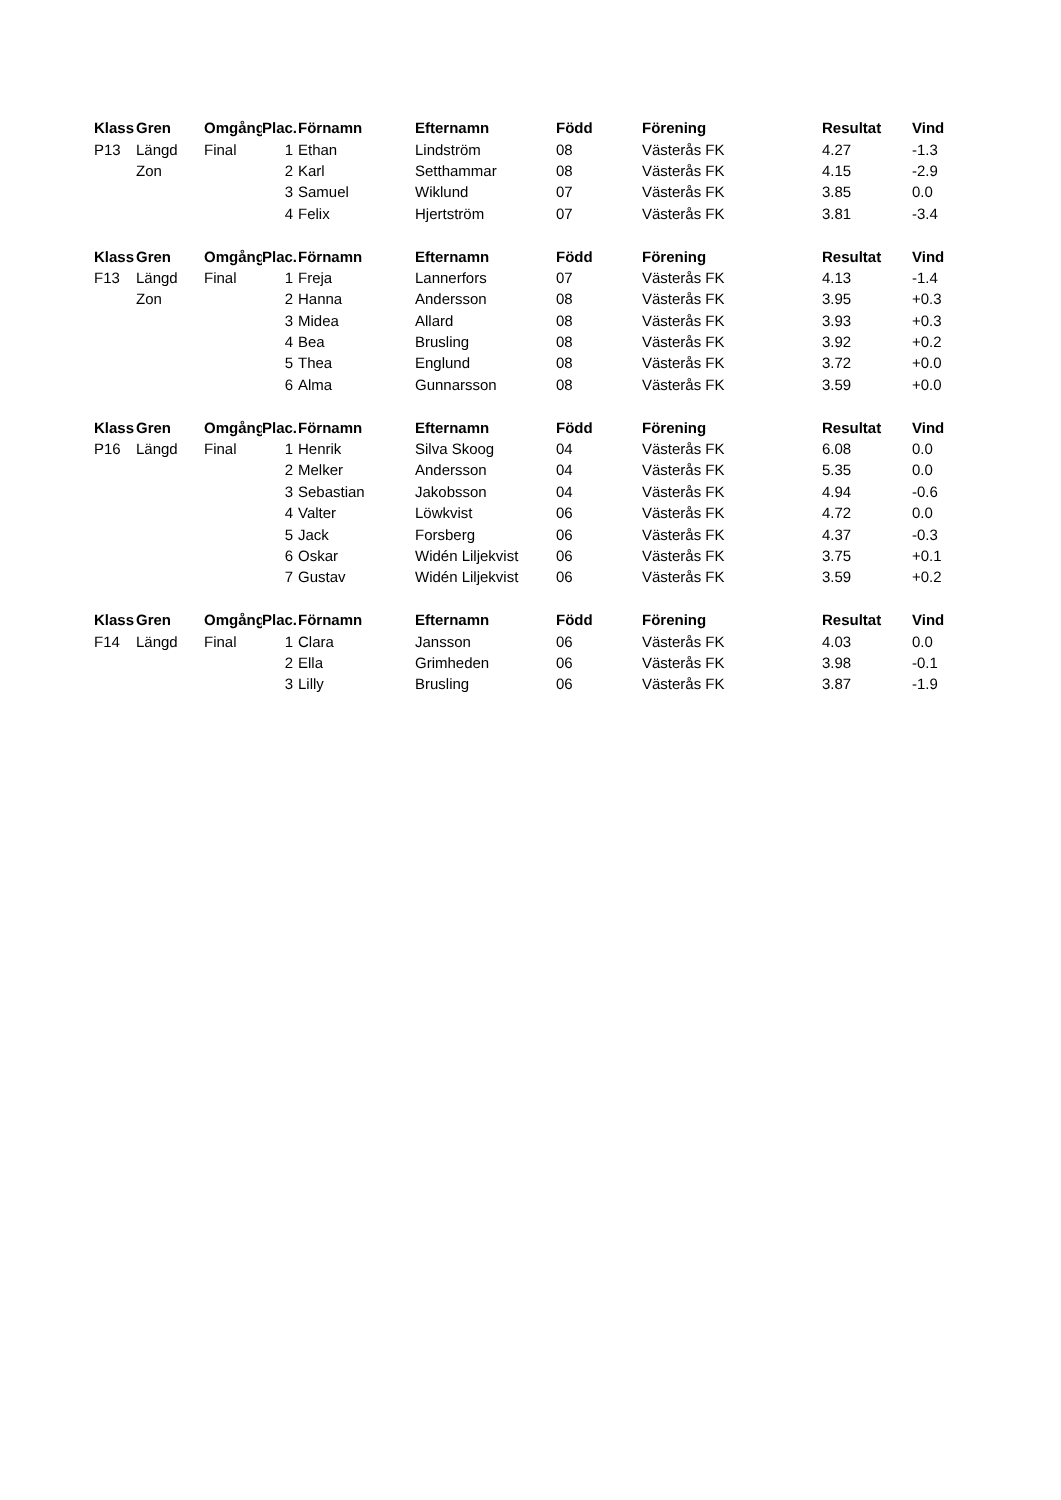| Klass | Gren | Omgång | Plac. | Förnamn | Efternamn | Född | Förening | Resultat | Vind |
| --- | --- | --- | --- | --- | --- | --- | --- | --- | --- |
| P13 | Längd | Final | 1 | Ethan | Lindström | 08 | Västerås FK | 4.27 | -1.3 |
| | Zon | | 2 | Karl | Setthammar | 08 | Västerås FK | 4.15 | -2.9 |
| | | | 3 | Samuel | Wiklund | 07 | Västerås FK | 3.85 | 0.0 |
| | | | 4 | Felix | Hjertström | 07 | Västerås FK | 3.81 | -3.4 |
| Klass | Gren | Omgång | Plac. | Förnamn | Efternamn | Född | Förening | Resultat | Vind |
| F13 | Längd | Final | 1 | Freja | Lannerfors | 07 | Västerås FK | 4.13 | -1.4 |
| | Zon | | 2 | Hanna | Andersson | 08 | Västerås FK | 3.95 | +0.3 |
| | | | 3 | Midea | Allard | 08 | Västerås FK | 3.93 | +0.3 |
| | | | 4 | Bea | Brusling | 08 | Västerås FK | 3.92 | +0.2 |
| | | | 5 | Thea | Englund | 08 | Västerås FK | 3.72 | +0.0 |
| | | | 6 | Alma | Gunnarsson | 08 | Västerås FK | 3.59 | +0.0 |
| Klass | Gren | Omgång | Plac. | Förnamn | Efternamn | Född | Förening | Resultat | Vind |
| P16 | Längd | Final | 1 | Henrik | Silva Skoog | 04 | Västerås FK | 6.08 | 0.0 |
| | | | 2 | Melker | Andersson | 04 | Västerås FK | 5.35 | 0.0 |
| | | | 3 | Sebastian | Jakobsson | 04 | Västerås FK | 4.94 | -0.6 |
| | | | 4 | Valter | Löwkvist | 06 | Västerås FK | 4.72 | 0.0 |
| | | | 5 | Jack | Forsberg | 06 | Västerås FK | 4.37 | -0.3 |
| | | | 6 | Oskar | Widén Liljekvist | 06 | Västerås FK | 3.75 | +0.1 |
| | | | 7 | Gustav | Widén Liljekvist | 06 | Västerås FK | 3.59 | +0.2 |
| Klass | Gren | Omgång | Plac. | Förnamn | Efternamn | Född | Förening | Resultat | Vind |
| F14 | Längd | Final | 1 | Clara | Jansson | 06 | Västerås FK | 4.03 | 0.0 |
| | | | 2 | Ella | Grimheden | 06 | Västerås FK | 3.98 | -0.1 |
| | | | 3 | Lilly | Brusling | 06 | Västerås FK | 3.87 | -1.9 |